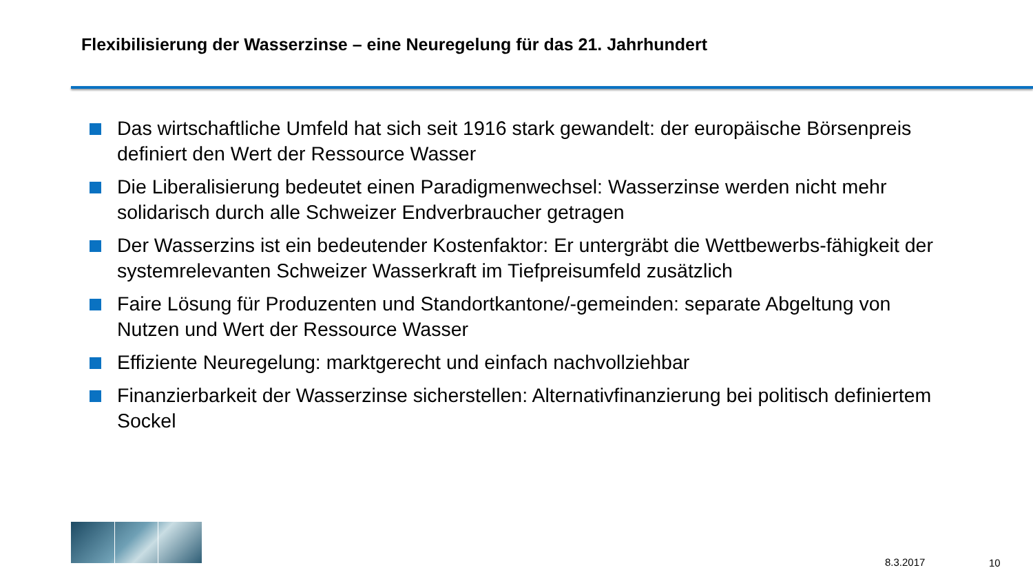Flexibilisierung der Wasserzinse – eine Neuregelung für das 21. Jahrhundert
Das wirtschaftliche Umfeld hat sich seit 1916 stark gewandelt: der europäische Börsenpreis definiert den Wert der Ressource Wasser
Die Liberalisierung bedeutet einen Paradigmenwechsel: Wasserzinse werden nicht mehr solidarisch durch alle Schweizer Endverbraucher getragen
Der Wasserzins ist ein bedeutender Kostenfaktor: Er untergräbt die Wettbewerbs-fähigkeit der systemrelevanten Schweizer Wasserkraft im Tiefpreisumfeld zusätzlich
Faire Lösung für Produzenten und Standortkantone/-gemeinden: separate Abgeltung von Nutzen und Wert der Ressource Wasser
Effiziente Neuregelung: marktgerecht und einfach nachvollziehbar
Finanzierbarkeit der Wasserzinse sicherstellen: Alternativfinanzierung bei politisch definiertem Sockel
8.3.2017 10